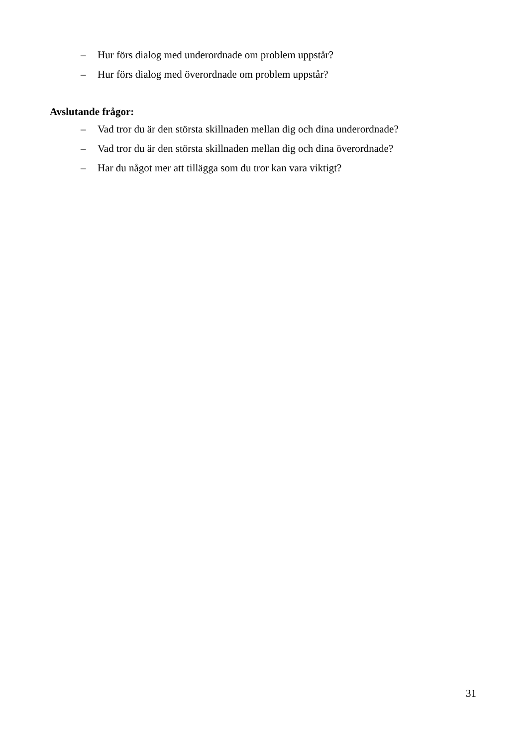– Hur förs dialog med underordnade om problem uppstår?
– Hur förs dialog med överordnade om problem uppstår?
Avslutande frågor:
– Vad tror du är den största skillnaden mellan dig och dina underordnade?
– Vad tror du är den största skillnaden mellan dig och dina överordnade?
– Har du något mer att tillägga som du tror kan vara viktigt?
31